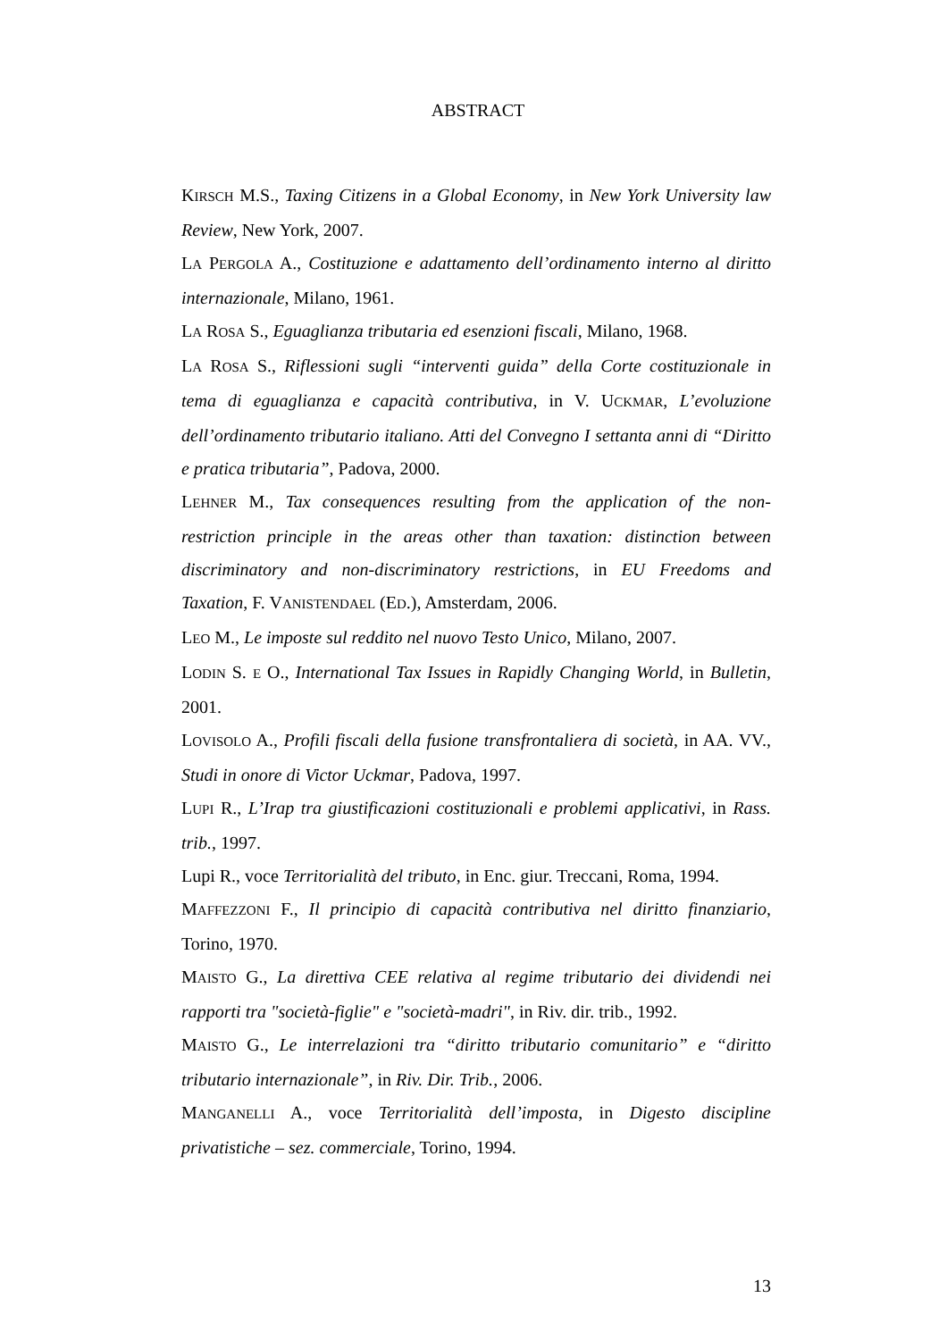ABSTRACT
KIRSCH M.S., Taxing Citizens in a Global Economy, in New York University law Review, New York, 2007.
LA PERGOLA A., Costituzione e adattamento dell’ordinamento interno al diritto internazionale, Milano, 1961.
LA ROSA S., Eguaglianza tributaria ed esenzioni fiscali, Milano, 1968.
LA ROSA S., Riflessioni sugli “interventi guida” della Corte costituzionale in tema di eguaglianza e capacità contributiva, in V. UCKMAR, L’evoluzione dell’ordinamento tributario italiano. Atti del Convegno I settanta anni di “Diritto e pratica tributaria”, Padova, 2000.
LEHNER M., Tax consequences resulting from the application of the non-restriction principle in the areas other than taxation: distinction between discriminatory and non-discriminatory restrictions, in EU Freedoms and Taxation, F. VANISTENDAEL (ED.), Amsterdam, 2006.
LEO M., Le imposte sul reddito nel nuovo Testo Unico, Milano, 2007.
LODIN S. E O., International Tax Issues in Rapidly Changing World, in Bulletin, 2001.
LOVISOLO A., Profili fiscali della fusione transfrontaliera di società, in AA. VV., Studi in onore di Victor Uckmar, Padova, 1997.
LUPI R., L’Irap tra giustificazioni costituzionali e problemi applicativi, in Rass. trib., 1997.
Lupi R., voce Territorialità del tributo, in Enc. giur. Treccani, Roma, 1994.
MAFFEZZONI F., Il principio di capacità contributiva nel diritto finanziario, Torino, 1970.
MAISTO G., La direttiva CEE relativa al regime tributario dei dividendi nei rapporti tra "società-figlie" e "società-madri", in Riv. dir. trib., 1992.
MAISTO G., Le interrelazioni tra “diritto tributario comunitario” e “diritto tributario internazionale”, in Riv. Dir. Trib., 2006.
MANGANELLI A., voce Territorialità dell’imposta, in Digesto discipline privatistiche – sez. commerciale, Torino, 1994.
13